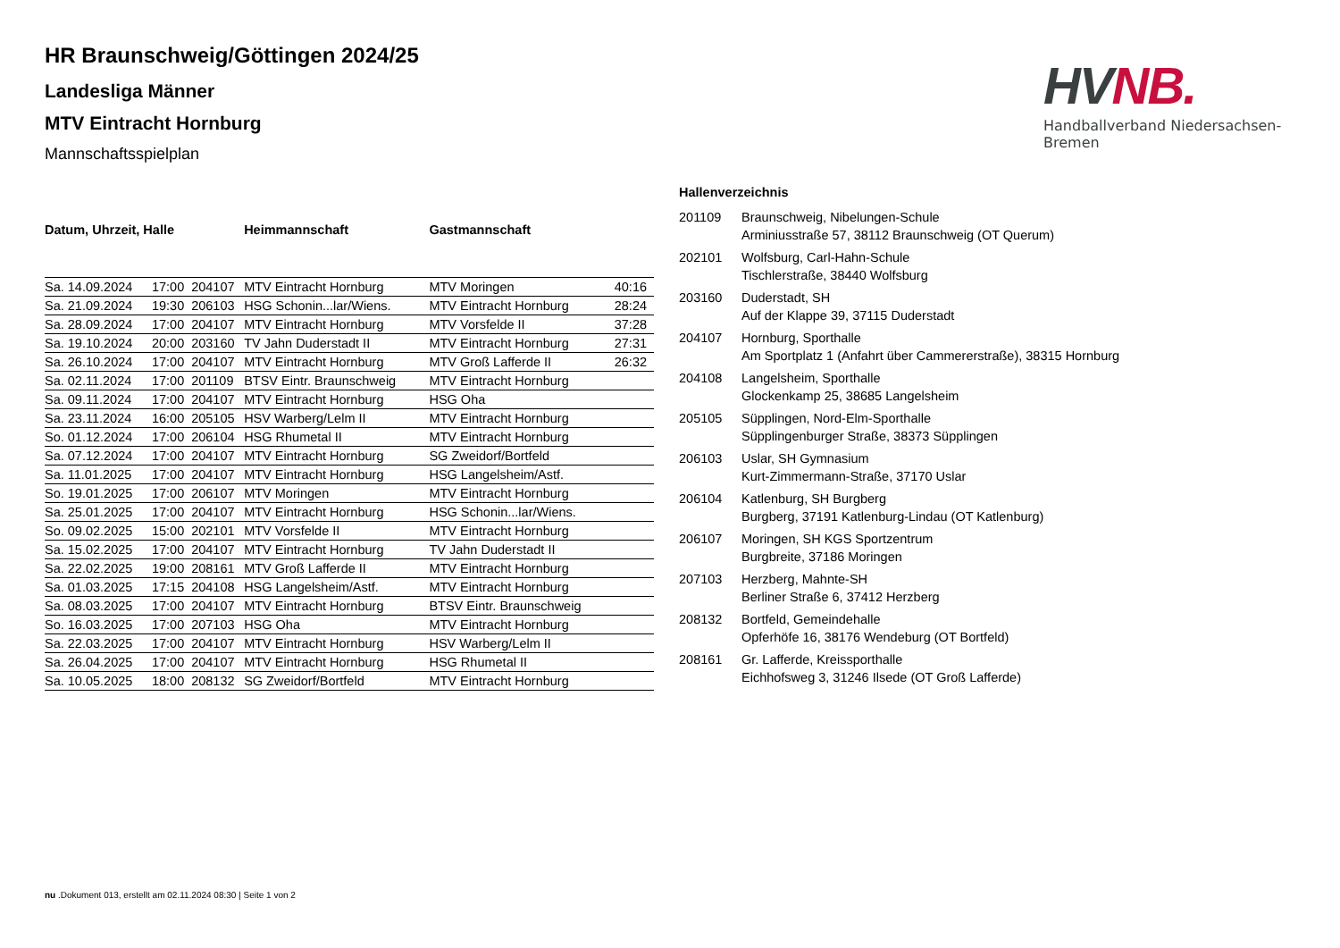HVNB.
Handballverband Niedersachsen-Bremen
HR Braunschweig/Göttingen 2024/25
Landesliga Männer
MTV Eintracht Hornburg
Mannschaftsspielplan
| Datum, Uhrzeit, Halle | | | Heimmannschaft | Gastmannschaft | |
| --- | --- | --- | --- | --- | --- |
| Sa. 14.09.2024 | 17:00 | 204107 | MTV Eintracht Hornburg | MTV Moringen | 40:16 |
| Sa. 21.09.2024 | 19:30 | 206103 | HSG Schonin...lar/Wiens. | MTV Eintracht Hornburg | 28:24 |
| Sa. 28.09.2024 | 17:00 | 204107 | MTV Eintracht Hornburg | MTV Vorsfelde II | 37:28 |
| Sa. 19.10.2024 | 20:00 | 203160 | TV Jahn Duderstadt II | MTV Eintracht Hornburg | 27:31 |
| Sa. 26.10.2024 | 17:00 | 204107 | MTV Eintracht Hornburg | MTV Groß Lafferde II | 26:32 |
| Sa. 02.11.2024 | 17:00 | 201109 | BTSV Eintr. Braunschweig | MTV Eintracht Hornburg | |
| Sa. 09.11.2024 | 17:00 | 204107 | MTV Eintracht Hornburg | HSG Oha | |
| Sa. 23.11.2024 | 16:00 | 205105 | HSV Warberg/Lelm II | MTV Eintracht Hornburg | |
| So. 01.12.2024 | 17:00 | 206104 | HSG Rhumetal II | MTV Eintracht Hornburg | |
| Sa. 07.12.2024 | 17:00 | 204107 | MTV Eintracht Hornburg | SG Zweidorf/Bortfeld | |
| Sa. 11.01.2025 | 17:00 | 204107 | MTV Eintracht Hornburg | HSG Langelsheim/Astf. | |
| So. 19.01.2025 | 17:00 | 206107 | MTV Moringen | MTV Eintracht Hornburg | |
| Sa. 25.01.2025 | 17:00 | 204107 | MTV Eintracht Hornburg | HSG Schonin...lar/Wiens. | |
| So. 09.02.2025 | 15:00 | 202101 | MTV Vorsfelde II | MTV Eintracht Hornburg | |
| Sa. 15.02.2025 | 17:00 | 204107 | MTV Eintracht Hornburg | TV Jahn Duderstadt II | |
| Sa. 22.02.2025 | 19:00 | 208161 | MTV Groß Lafferde II | MTV Eintracht Hornburg | |
| Sa. 01.03.2025 | 17:15 | 204108 | HSG Langelsheim/Astf. | MTV Eintracht Hornburg | |
| Sa. 08.03.2025 | 17:00 | 204107 | MTV Eintracht Hornburg | BTSV Eintr. Braunschweig | |
| So. 16.03.2025 | 17:00 | 207103 | HSG Oha | MTV Eintracht Hornburg | |
| Sa. 22.03.2025 | 17:00 | 204107 | MTV Eintracht Hornburg | HSV Warberg/Lelm II | |
| Sa. 26.04.2025 | 17:00 | 204107 | MTV Eintracht Hornburg | HSG Rhumetal II | |
| Sa. 10.05.2025 | 18:00 | 208132 | SG Zweidorf/Bortfeld | MTV Eintracht Hornburg | |
Hallenverzeichnis
| 201109 | Braunschweig, Nibelungen-Schule Arminiusstraße 57, 38112 Braunschweig (OT Querum) |
| 202101 | Wolfsburg, Carl-Hahn-Schule Tischlerstraße, 38440 Wolfsburg |
| 203160 | Duderstadt, SH Auf der Klappe 39, 37115 Duderstadt |
| 204107 | Hornburg, Sporthalle Am Sportplatz 1 (Anfahrt über Cammererstraße), 38315 Hornburg |
| 204108 | Langelsheim, Sporthalle Glockenkamp 25, 38685 Langelsheim |
| 205105 | Süpplingen, Nord-Elm-Sporthalle Süpplingenburger Straße, 38373 Süpplingen |
| 206103 | Uslar, SH Gymnasium Kurt-Zimmermann-Straße, 37170 Uslar |
| 206104 | Katlenburg, SH Burgberg Burgberg, 37191 Katlenburg-Lindau (OT Katlenburg) |
| 206107 | Moringen, SH KGS Sportzentrum Burgbreite, 37186 Moringen |
| 207103 | Herzberg, Mahnte-SH Berliner Straße 6, 37412 Herzberg |
| 208132 | Bortfeld, Gemeindehalle Opferhöfe 16, 38176 Wendeburg (OT Bortfeld) |
| 208161 | Gr. Lafferde, Kreissporthalle Eichhofsweg 3, 31246 Ilsede (OT Groß Lafferde) |
nu .Dokument 013, erstellt am 02.11.2024 08:30 | Seite 1 von 2